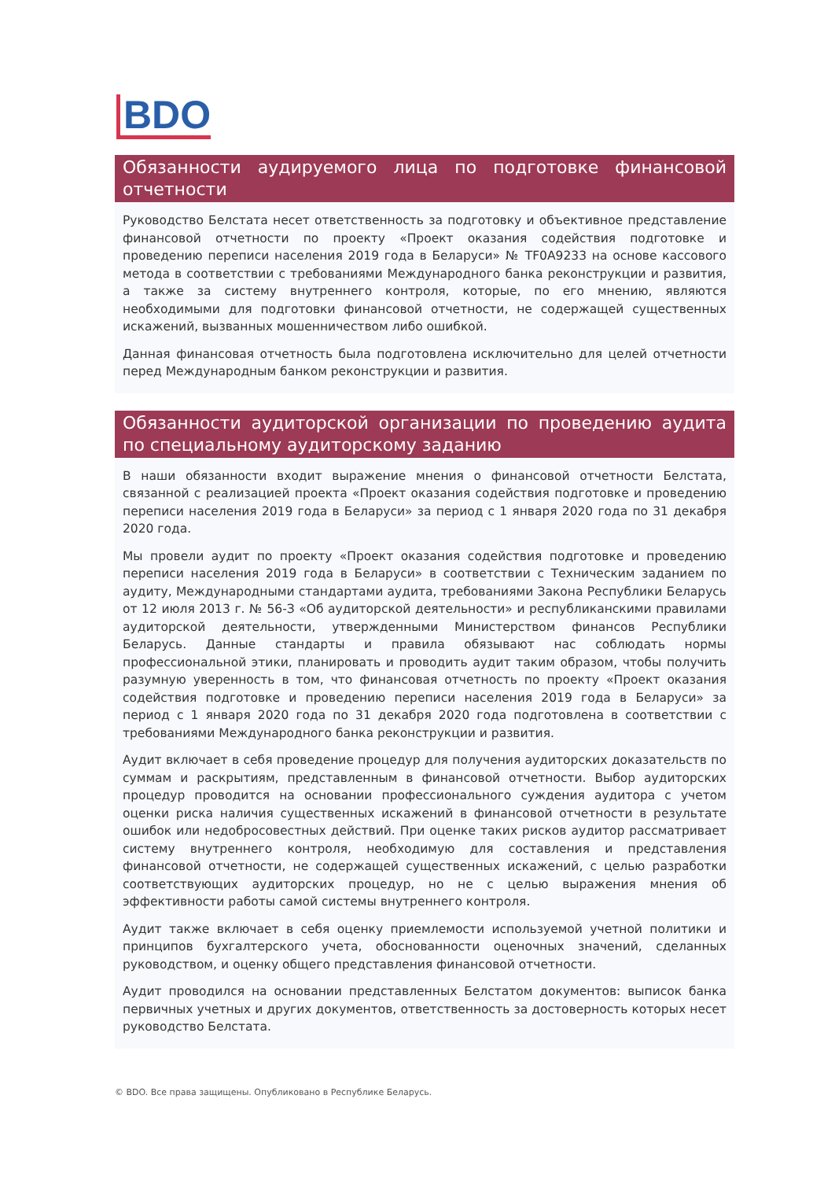BDO
Обязанности аудируемого лица по подготовке финансовой отчетности
Руководство Белстата несет ответственность за подготовку и объективное представление финансовой отчетности по проекту «Проект оказания содействия подготовке и проведению переписи населения 2019 года в Беларуси» № TF0A9233 на основе кассового метода в соответствии с требованиями Международного банка реконструкции и развития, а также за систему внутреннего контроля, которые, по его мнению, являются необходимыми для подготовки финансовой отчетности, не содержащей существенных искажений, вызванных мошенничеством либо ошибкой.
Данная финансовая отчетность была подготовлена исключительно для целей отчетности перед Международным банком реконструкции и развития.
Обязанности аудиторской организации по проведению аудита по специальному аудиторскому заданию
В наши обязанности входит выражение мнения о финансовой отчетности Белстата, связанной с реализацией проекта «Проект оказания содействия подготовке и проведению переписи населения 2019 года в Беларуси» за период с 1 января 2020 года по 31 декабря 2020 года.
Мы провели аудит по проекту «Проект оказания содействия подготовке и проведению переписи населения 2019 года в Беларуси» в соответствии с Техническим заданием по аудиту, Международными стандартами аудита, требованиями Закона Республики Беларусь от 12 июля 2013 г. № 56-З «Об аудиторской деятельности» и республиканскими правилами аудиторской деятельности, утвержденными Министерством финансов Республики Беларусь. Данные стандарты и правила обязывают нас соблюдать нормы профессиональной этики, планировать и проводить аудит таким образом, чтобы получить разумную уверенность в том, что финансовая отчетность по проекту «Проект оказания содействия подготовке и проведению переписи населения 2019 года в Беларуси» за период с 1 января 2020 года по 31 декабря 2020 года подготовлена в соответствии с требованиями Международного банка реконструкции и развития.
Аудит включает в себя проведение процедур для получения аудиторских доказательств по суммам и раскрытиям, представленным в финансовой отчетности. Выбор аудиторских процедур проводится на основании профессионального суждения аудитора с учетом оценки риска наличия существенных искажений в финансовой отчетности в результате ошибок или недобросовестных действий. При оценке таких рисков аудитор рассматривает систему внутреннего контроля, необходимую для составления и представления финансовой отчетности, не содержащей существенных искажений, с целью разработки соответствующих аудиторских процедур, но не с целью выражения мнения об эффективности работы самой системы внутреннего контроля.
Аудит также включает в себя оценку приемлемости используемой учетной политики и принципов бухгалтерского учета, обоснованности оценочных значений, сделанных руководством, и оценку общего представления финансовой отчетности.
Аудит проводился на основании представленных Белстатом документов: выписок банка первичных учетных и других документов, ответственность за достоверность которых несет руководство Белстата.
© BDO. Все права защищены. Опубликовано в Республике Беларусь.